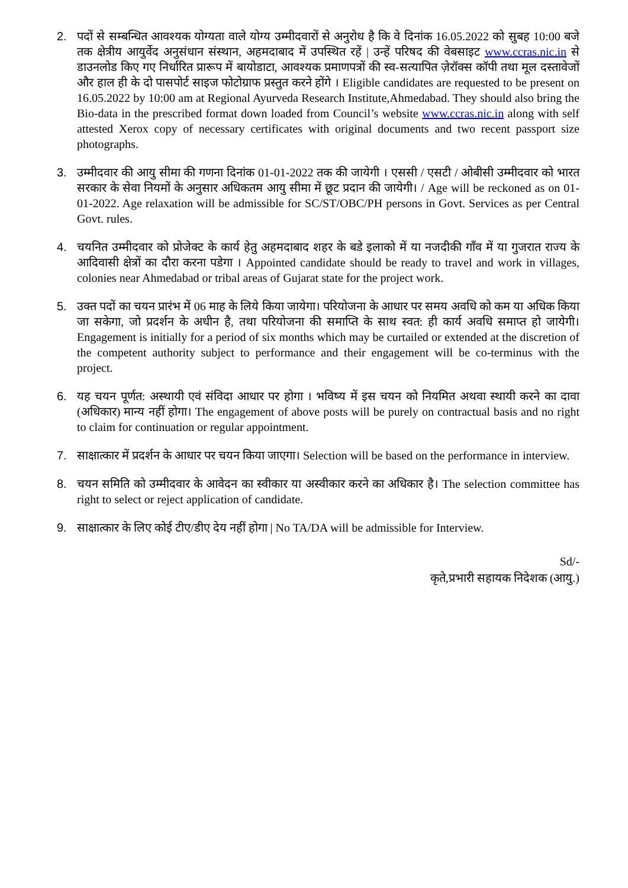2. पदों से सम्बन्धित आवश्यक योग्यता वाले योग्य उम्मीदवारों से अनुरोध है कि वे दिनांक 16.05.2022 को सुबह 10:00 बजे तक क्षेत्रीय आयुर्वेद अनुसंधान संस्थान, अहमदाबाद में उपस्थित रहें | उन्हें परिषद की वेबसाइट www.ccras.nic.in से डाउनलोड किए गए निर्धारित प्रारूप में बायोडाटा, आवश्यक प्रमाणपत्रों की स्व-सत्यापित ज़ेरॉक्स कॉपी तथा मूल दस्तावेजों और हाल ही के दो पासपोर्ट साइज फोटोग्राफ प्रस्तुत करने होंगे । Eligible candidates are requested to be present on 16.05.2022 by 10:00 am at Regional Ayurveda Research Institute,Ahmedabad. They should also bring the Bio-data in the prescribed format down loaded from Council’s website www.ccras.nic.in along with self attested Xerox copy of necessary certificates with original documents and two recent passport size photographs.
3. उम्मीदवार की आयु सीमा की गणना दिनांक 01-01-2022 तक की जायेगी । एससी / एसटी / ओबीसी उम्मीदवार को भारत सरकार के सेवा नियमों के अनुसार अधिकतम आयु सीमा में छूट प्रदान की जायेगी। / Age will be reckoned as on 01-01-2022. Age relaxation will be admissible for SC/ST/OBC/PH persons in Govt. Services as per Central Govt. rules.
4. चयनित उम्मीदवार को प्रोजेक्ट के कार्य हेतु अहमदाबाद शहर के बडे इलाको में या नजदीकी गाँव में या गुजरात राज्य के आदिवासी क्षेत्रों का दौरा करना पडेगा । Appointed candidate should be ready to travel and work in villages, colonies near Ahmedabad or tribal areas of Gujarat state for the project work.
5. उक्त पदों का चयन प्रारंभ में 06 माह के लिये किया जायेगा। परियोजना के आधार पर समय अवधि को कम या अधिक किया जा सकेगा, जो प्रदर्शन के अधीन है, तथा परियोजना की समाप्ति के साथ स्वत: ही कार्य अवधि समाप्त हो जायेगी। Engagement is initially for a period of six months which may be curtailed or extended at the discretion of the competent authority subject to performance and their engagement will be co-terminus with the project.
6. यह चयन पूर्णत: अस्थायी एवं संविदा आधार पर होगा । भविष्य में इस चयन को नियमित अथवा स्थायी करने का दावा (अधिकार) मान्य नहीं होगा। The engagement of above posts will be purely on contractual basis and no right to claim for continuation or regular appointment.
7. साक्षात्कार में प्रदर्शन के आधार पर चयन किया जाएगा। Selection will be based on the performance in interview.
8. चयन समिति को उम्मीदवार के आवेदन का स्वीकार या अस्वीकार करने का अधिकार है। The selection committee has right to select or reject application of candidate.
9. साक्षात्कार के लिए कोई टीए/डीए देय नहीं होगा | No TA/DA will be admissible for Interview.
Sd/-
कृते,प्रभारी सहायक निदेशक (आयु.)